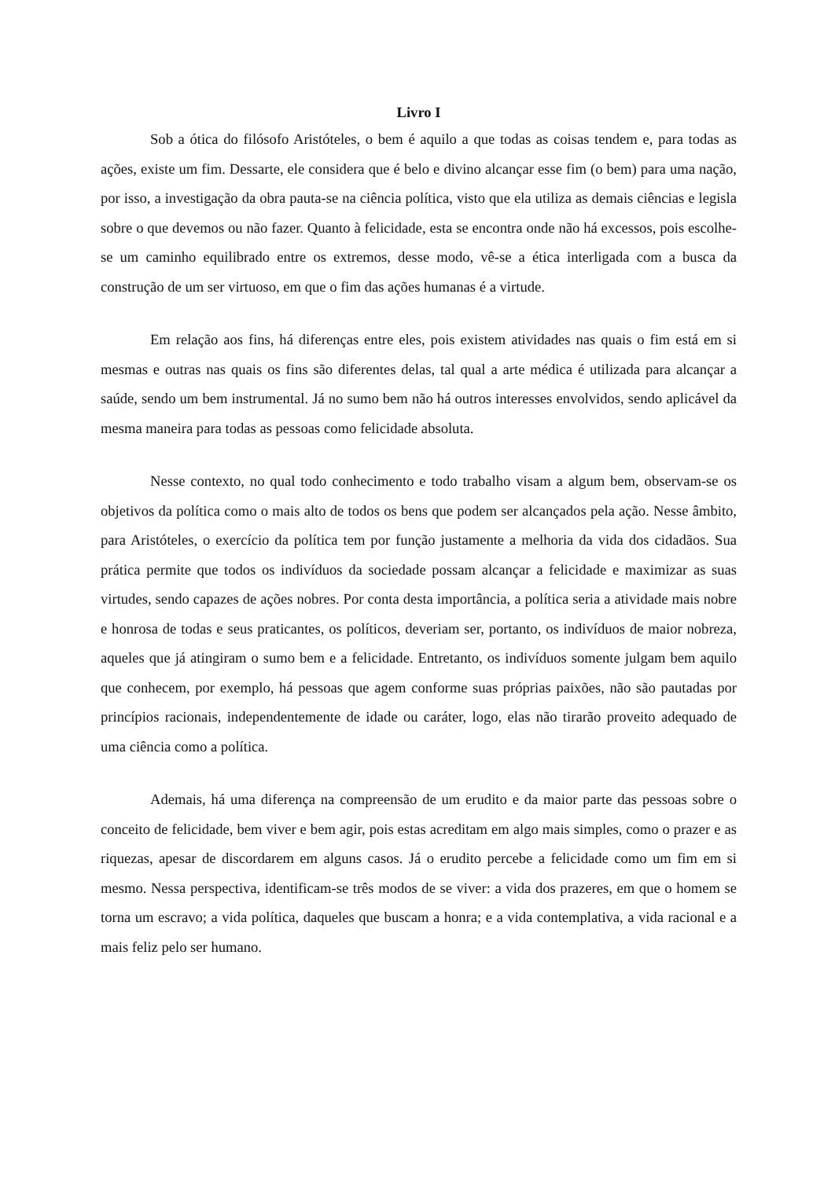Livro I
Sob a ótica do filósofo Aristóteles, o bem é aquilo a que todas as coisas tendem e, para todas as ações, existe um fim. Dessarte, ele considera que é belo e divino alcançar esse fim (o bem) para uma nação, por isso, a investigação da obra pauta-se na ciência política, visto que ela utiliza as demais ciências e legisla sobre o que devemos ou não fazer. Quanto à felicidade, esta se encontra onde não há excessos, pois escolhe-se um caminho equilibrado entre os extremos, desse modo, vê-se a ética interligada com a busca da construção de um ser virtuoso, em que o fim das ações humanas é a virtude.
Em relação aos fins, há diferenças entre eles, pois existem atividades nas quais o fim está em si mesmas e outras nas quais os fins são diferentes delas, tal qual a arte médica é utilizada para alcançar a saúde, sendo um bem instrumental. Já no sumo bem não há outros interesses envolvidos, sendo aplicável da mesma maneira para todas as pessoas como felicidade absoluta.
Nesse contexto, no qual todo conhecimento e todo trabalho visam a algum bem, observam-se os objetivos da política como o mais alto de todos os bens que podem ser alcançados pela ação. Nesse âmbito, para Aristóteles, o exercício da política tem por função justamente a melhoria da vida dos cidadãos. Sua prática permite que todos os indivíduos da sociedade possam alcançar a felicidade e maximizar as suas virtudes, sendo capazes de ações nobres. Por conta desta importância, a política seria a atividade mais nobre e honrosa de todas e seus praticantes, os políticos, deveriam ser, portanto, os indivíduos de maior nobreza, aqueles que já atingiram o sumo bem e a felicidade. Entretanto, os indivíduos somente julgam bem aquilo que conhecem, por exemplo, há pessoas que agem conforme suas próprias paixões, não são pautadas por princípios racionais, independentemente de idade ou caráter, logo, elas não tirarão proveito adequado de uma ciência como a política.
Ademais, há uma diferença na compreensão de um erudito e da maior parte das pessoas sobre o conceito de felicidade, bem viver e bem agir, pois estas acreditam em algo mais simples, como o prazer e as riquezas, apesar de discordarem em alguns casos. Já o erudito percebe a felicidade como um fim em si mesmo. Nessa perspectiva, identificam-se três modos de se viver: a vida dos prazeres, em que o homem se torna um escravo; a vida política, daqueles que buscam a honra; e a vida contemplativa, a vida racional e a mais feliz pelo ser humano.